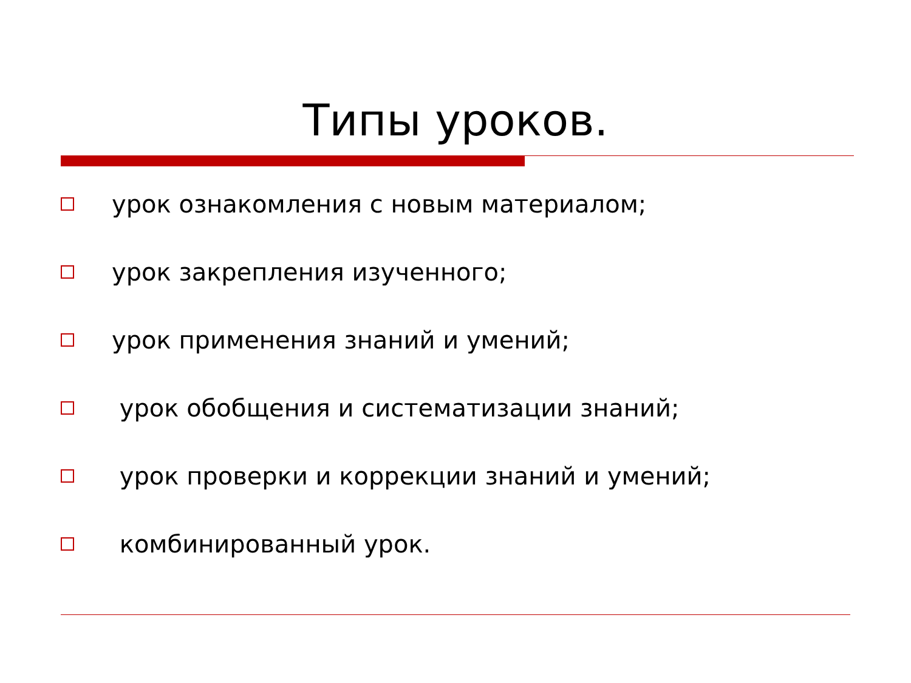Типы уроков.
урок ознакомления с новым материалом;
урок закрепления изученного;
урок применения знаний и умений;
урок обобщения и систематизации знаний;
урок проверки и коррекции знаний и умений;
комбинированный урок.